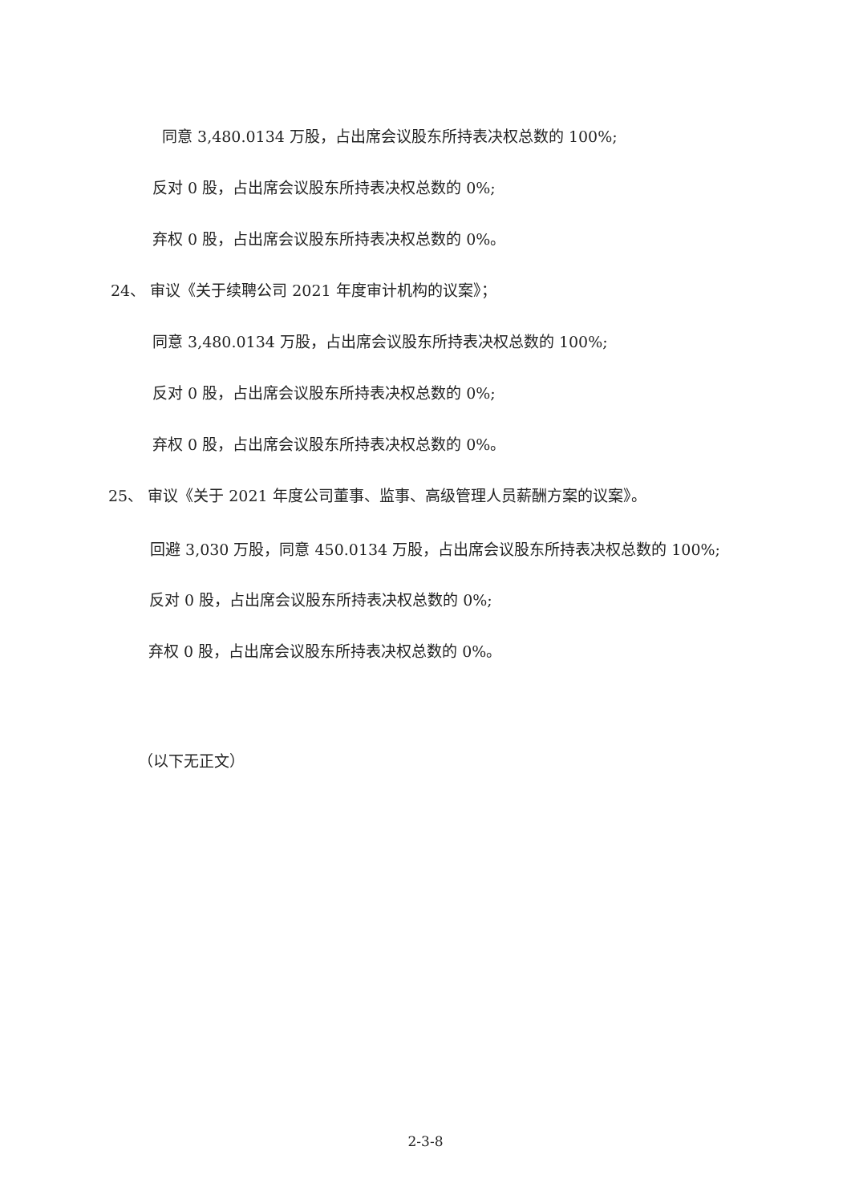同意 3,480.0134 万股，占出席会议股东所持表决权总数的 100%;
反对 0 股，占出席会议股东所持表决权总数的 0%;
弃权 0 股，占出席会议股东所持表决权总数的 0%。
24、 审议《关于续聘公司 2021 年度审计机构的议案》；
同意 3,480.0134 万股，占出席会议股东所持表决权总数的 100%;
反对 0 股，占出席会议股东所持表决权总数的 0%;
弃权 0 股，占出席会议股东所持表决权总数的 0%。
25、 审议《关于 2021 年度公司董事、监事、高级管理人员薪酬方案的议案》。
回避 3,030 万股，同意 450.0134 万股，占出席会议股东所持表决权总数的 100%;
反对 0 股，占出席会议股东所持表决权总数的 0%;
弃权 0 股，占出席会议股东所持表决权总数的 0%。
（以下无正文）
2-3-8